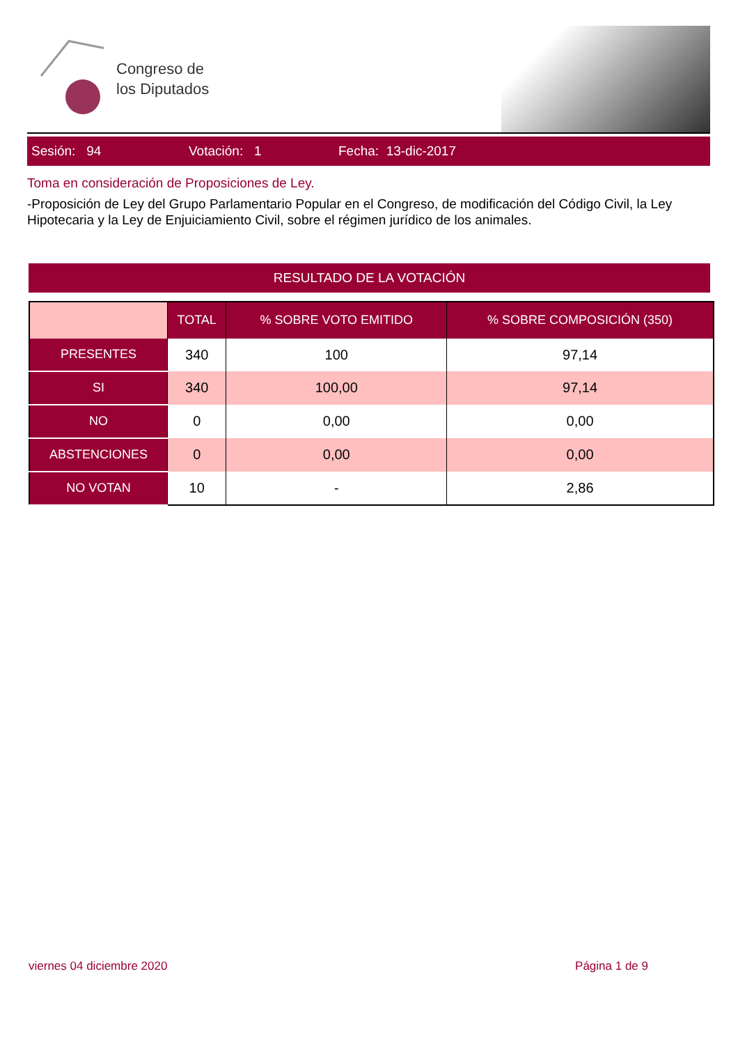Congreso de
los Diputados
Sesión: 94 Votación: 1 Fecha: 13-dic-2017
Toma en consideración de Proposiciones de Ley.
-Proposición de Ley del Grupo Parlamentario Popular en el Congreso, de modificación del Código Civil, la Ley Hipotecaria y la Ley de Enjuiciamiento Civil, sobre el régimen jurídico de los animales.
RESULTADO DE LA VOTACIÓN
| | TOTAL | % SOBRE VOTO EMITIDO | % SOBRE COMPOSICIÓN (350) |
| --- | --- | --- | --- |
| PRESENTES | 340 | 100 | 97,14 |
| SI | 340 | 100,00 | 97,14 |
| NO | 0 | 0,00 | 0,00 |
| ABSTENCIONES | 0 | 0,00 | 0,00 |
| NO VOTAN | 10 | - | 2,86 |
viernes 04 diciembre 2020 Página 1 de 9